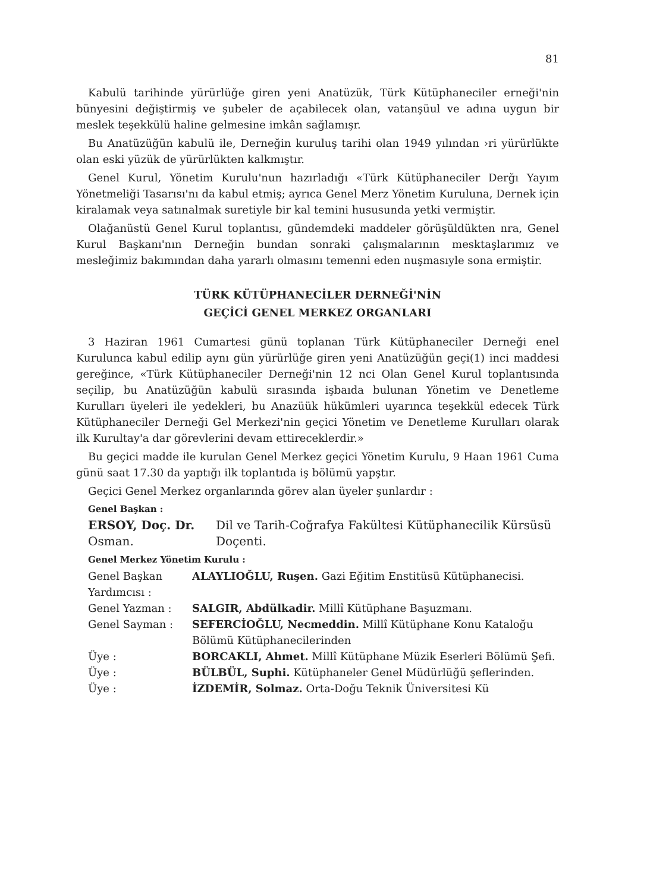81
Kabulü tarihinde yürürlüğe giren yeni Anatüzük, Türk Kütüphaneciler erneği'nin bünyesini değiştirmiş ve şubeler de açabilecek olan, vatanşü­ul ve adına uygun bir meslek teşekkülü haline gelmesine imkân sağlamış­r.
Bu Anatüzüğün kabulü ile, Derneğin kuruluş tarihi olan 1949 yılından ›ri yürürlükte olan eski yüzük de yürürlükten kalkmıştır.
Genel Kurul, Yönetim Kurulu'nun hazırladığı «Türk Kütüphaneciler Der­ğı Yayım Yönetmeliği Tasarısı'nı da kabul etmiş; ayrıca Genel Mer­z Yönetim Kuruluna, Dernek için kiralamak veya satınalmak suretiyle bir kal temini hususunda yetki vermiştir.
Olağanüstü Genel Kurul toplantısı, gündemdeki maddeler görüşüldükten nra, Genel Kurul Başkanı'nın Derneğin bundan sonraki çalışmalarının mes­ktaşlarımız ve mesleğimiz bakımından daha yararlı olmasını temenni eden nuşmasıyle sona ermiştir.
TÜRK KÜTÜPHANECİLER DERNEĞİ'NİN
GEÇİCİ GENEL MERKEZ ORGANLARI
3 Haziran 1961 Cumartesi günü toplanan Türk Kütüphaneciler Derneği enel Kurulunca kabul edilip aynı gün yürürlüğe giren yeni Anatüzüğün geçi­(1) inci maddesi gereğince, «Türk Kütüphaneciler Derneği'nin 12 nci Ola­n Genel Kurul toplantısında seçilip, bu Anatüzüğün kabulü sırasında işba­ıda bulunan Yönetim ve Denetleme Kurulları üyeleri ile yedekleri, bu Ana­züük hükümleri uyarınca teşekkül edecek Türk Kütüphaneciler Derneği Ge­l Merkezi'nin geçici Yönetim ve Denetleme Kurulları olarak ilk Kurultay'a dar görevlerini devam ettireceklerdir.»
Bu geçici madde ile kurulan Genel Merkez geçici Yönetim Kurulu, 9 Ha­an 1961 Cuma günü saat 17.30 da yaptığı ilk toplantıda iş bölümü yap­ştır.
Geçici Genel Merkez organlarında görev alan üyeler şunlardır :
Genel Başkan :
ERSOY, Doç. Dr. Osman. Dil ve Tarih-Coğrafya Fakültesi Kütüphanecilik Kürsüsü Doçenti.
Genel Merkez Yönetim Kurulu :
Genel Başkan Yardımcısı : ALAYLIOĞLU, Ruşen. Gazi Eğitim Enstitüsü Kütüphanecisi.
Genel Yazman : SALGIR, Abdülkadir. Millî Kütüphane Başuzmanı.
Genel Sayman : SEFERCİOĞLU, Necmeddin. Millî Kütüphane Konu Kataloğu Bölümü Kütüphanecilerinden
Üye : BORCAKLI, Ahmet. Millî Kütüphane Müzik Eserleri Bölümü Şefi.
Üye : BÜLBÜL, Suphi. Kütüphaneler Genel Müdürlüğü şeflerinden.
Üye : İZDEMİR, Solmaz. Orta-Doğu Teknik Üniversitesi Kü­